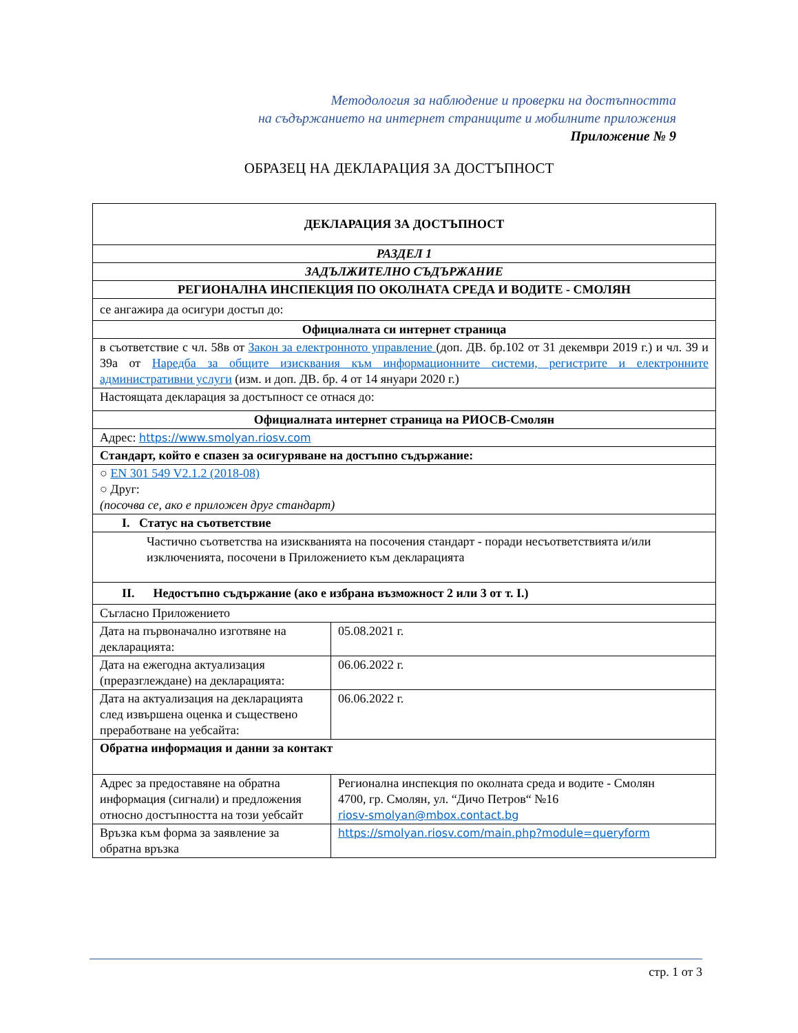Методология за наблюдение и проверки на достъпността
на съдържанието на интернет страниците и мобилните приложения
Приложение № 9
ОБРАЗЕЦ НА ДЕКЛАРАЦИЯ ЗА ДОСТЪПНОСТ
| ДЕКЛАРАЦИЯ ЗА ДОСТЪПНОСТ | |
| РАЗДЕЛ 1 | |
| ЗАДЪЛЖИТЕЛНО СЪДЪРЖАНИЕ | |
| РЕГИОНАЛНА ИНСПЕКЦИЯ ПО ОКОЛНАТА СРЕДА И ВОДИТЕ - СМОЛЯН | |
| се ангажира да осигури достъп до: | |
| Официалната си интернет страница | |
| в съответствие с чл. 58в от Закон за електронното управление (доп. ДВ. бр.102 от 31 декември 2019 г.) и чл. 39 и 39а от Наредба за общите изисквания към информационните системи, регистрите и електронните административни услуги (изм. и доп. ДВ. бр. 4 от 14 януари 2020 г.) | |
| Настоящата декларация за достъпност се отнася до: | |
| Официалната интернет страница на РИОСВ-Смолян | |
| Адрес: https://www.smolyan.riosv.com | |
| Стандарт, който е спазен за осигуряване на достъпно съдържание: | |
| ○ EN 301 549 V2.1.2 (2018-08) ○ Друг: (посочва се, ако е приложен друг стандарт) | |
| I. Статус на съответствие | |
| Частично съответства на изискванията на посочения стандарт - поради несъответствията и/или изключенията, посочени в Приложението към декларацията | |
| II. Недостъпно съдържание (ако е избрана възможност 2 или 3 от т. I.) | |
| Съгласно Приложението | |
| Дата на първоначално изготвяне на декларацията: | 05.08.2021 г. |
| Дата на ежегодна актуализация (преразглеждане) на декларацията: | 06.06.2022 г. |
| Дата на актуализация на декларацията след извършена оценка и съществено преработване на уебсайта: | 06.06.2022 г. |
| Обратна информация и данни за контакт | |
| Адрес за предоставяне на обратна информация (сигнали) и предложения относно достъпността на този уебсайт | Регионална инспекция по околната среда и водите - Смолян 4700, гр. Смолян, ул. “Дичо Петров“ №16 riosv-smolyan@mbox.contact.bg |
| Връзка към форма за заявление за обратна връзка | https://smolyan.riosv.com/main.php?module=queryform |
стр. 1 от 3